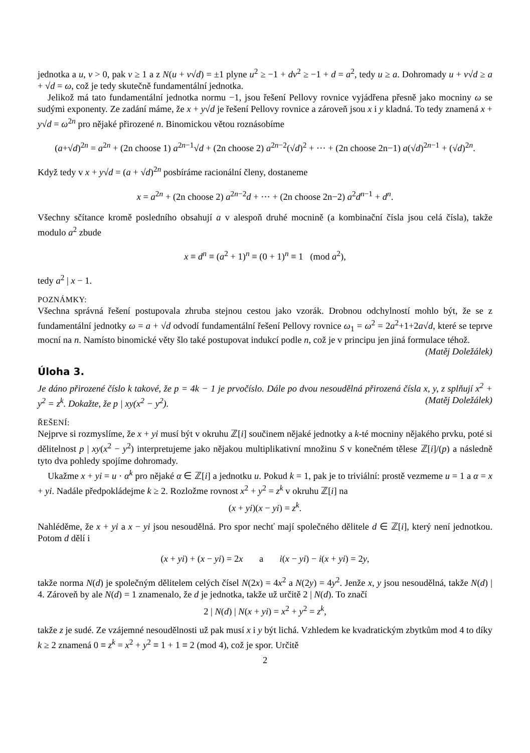jednotka a u, v > 0, pak v ≥ 1 a z N(u + v√d) = ±1 plyne u<sup>2</sup> ≥ −1 + dv<sup>2</sup> ≥ −1 + d = a<sup>2</sup>, tedy u ≥ a. Dohromady u + v√d ≥ a + √d = ω, což je tedy skutečně fundamentální jednotka.
Jelikož má tato fundamentální jednotka normu −1, jsou řešení Pellovy rovnice vyjádřena přesně jako mocniny ω se sudými exponenty. Ze zadání máme, že x + y√d je řešení Pellovy rovnice a zároveň jsou x i y kladná. To tedy znamená x + y√d = ω<sup>2n</sup> pro nějaké přirozené n. Binomickou větou roznásobíme
(a+√d)<sup>2n</sup> = a<sup>2n</sup> + (2n choose 1) a<sup>2n−1</sup>√d + (2n choose 2) a<sup>2n−2</sup>(√d)<sup>2</sup> + ··· + (2n choose 2n−1) a(√d)<sup>2n−1</sup> + (√d)<sup>2n</sup>.
Když tedy v x + y√d = (a + √d)<sup>2n</sup> posbíráme racionální členy, dostaneme
x = a<sup>2n</sup> + (2n choose 2) a<sup>2n−2</sup>d + ··· + (2n choose 2n−2) a<sup>2</sup>d<sup>n−1</sup> + d<sup>n</sup>.
Všechny sčítance kromě posledního obsahují a v alespoň druhé mocnině (a kombinační čísla jsou celá čísla), takže modulo a<sup>2</sup> zbude
x ≡ d<sup>n</sup> ≡ (a<sup>2</sup> + 1)<sup>n</sup> ≡ (0 + 1)<sup>n</sup> ≡ 1 (mod a<sup>2</sup>),
tedy a<sup>2</sup> | x − 1.
POZNÁMKY:
Všechna správná řešení postupovala zhruba stejnou cestou jako vzorák. Drobnou odchylností mohlo být, že se z fundamentální jednotky ω = a + √d odvodí fundamentální řešení Pellovy rovnice ω<sub>1</sub> = ω<sup>2</sup> = 2a<sup>2</sup>+1+2a√d, které se teprve mocní na n. Namísto binomické věty šlo také postupovat indukcí podle n, což je v principu jen jiná formulace téhož. (Matěj Doležálek)
Úloha 3.
Je dáno přirozené číslo k takové, že p = 4k − 1 je prvočíslo. Dále po dvou nesoudělná přirozená čísla x, y, z splňují x<sup>2</sup> + y<sup>2</sup> = z<sup>k</sup>. Dokažte, že p | xy(x<sup>2</sup> − y<sup>2</sup>). (Matěj Doležálek)
ŘEŠENÍ:
Nejprve si rozmyslíme, že x + yi musí být v okruhu ℤ[i] součinem nějaké jednotky a k-té mocniny nějakého prvku, poté si dělitelnost p | xy(x<sup>2</sup> − y<sup>2</sup>) interpretujeme jako nějakou multiplikativní množinu S v konečném tělese ℤ[i]/(p) a následně tyto dva pohledy spojíme dohromady.
Ukažme x + yi = u · α<sup>k</sup> pro nějaké α ∈ ℤ[i] a jednotku u. Pokud k = 1, pak je to triviální: prostě vezmeme u = 1 a α = x + yi. Nadále předpokládejme k ≥ 2. Rozložme rovnost x<sup>2</sup> + y<sup>2</sup> = z<sup>k</sup> v okruhu ℤ[i] na
(x + yi)(x − yi) = z<sup>k</sup>.
Nahléděme, že x + yi a x − yi jsou nesoudělná. Pro spor nechť mají společného dělitele d ∈ ℤ[i], který není jednotkou. Potom d dělí i
(x + yi) + (x − yi) = 2x a i(x − yi) − i(x + yi) = 2y,
takže norma N(d) je společným dělitelem celých čísel N(2x) = 4x<sup>2</sup> a N(2y) = 4y<sup>2</sup>. Jenže x, y jsou nesoudělná, takže N(d) | 4. Zároveň by ale N(d) = 1 znamenalo, že d je jednotka, takže už určitě 2 | N(d). To značí
2 | N(d) | N(x + yi) = x<sup>2</sup> + y<sup>2</sup> = z<sup>k</sup>,
takže z je sudé. Ze vzájemné nesoudělnosti už pak musí x i y být lichá. Vzhledem ke kvadratickým zbytkům mod 4 to díky k ≥ 2 znamená 0 ≡ z<sup>k</sup> = x<sup>2</sup> + y<sup>2</sup> ≡ 1 + 1 ≡ 2 (mod 4), což je spor. Určitě
2